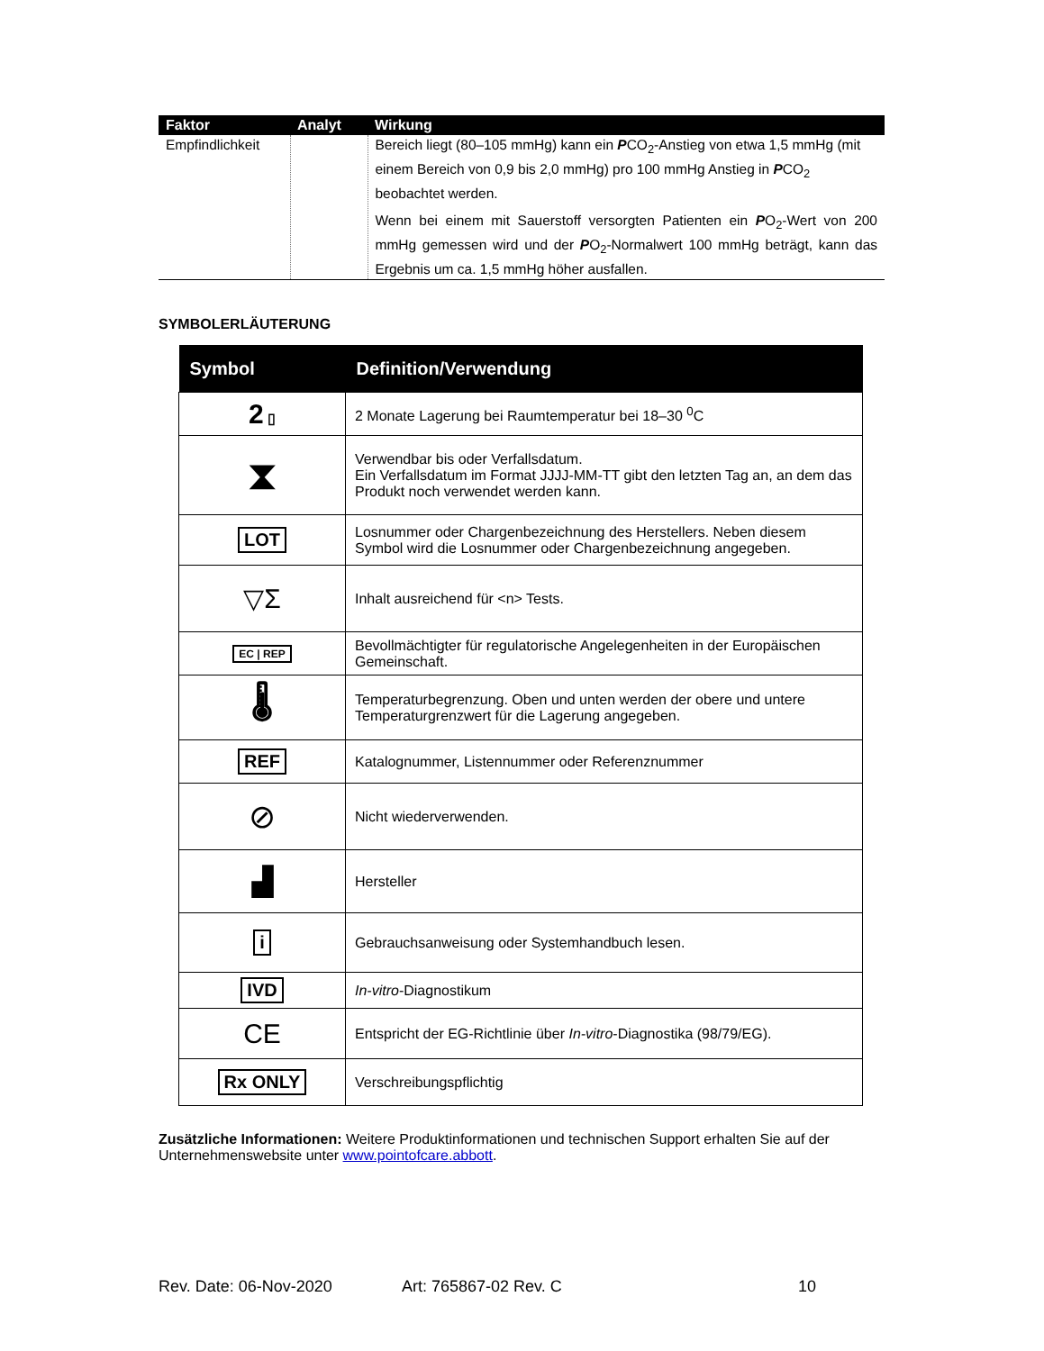| Faktor | Analyt | Wirkung |
| --- | --- | --- |
| Empfindlichkeit | | Bereich liegt (80–105 mmHg) kann ein P CO<sub>2</sub>-Anstieg von etwa 1,5 mmHg (mit einem Bereich von 0,9 bis 2,0 mmHg) pro 100 mmHg Anstieg in P CO<sub>2</sub> beobachtet werden. Wenn bei einem mit Sauerstoff versorgten Patienten ein P O<sub>2</sub>-Wert von 200 mmHg gemessen wird und der P O<sub>2</sub>-Normalwert 100 mmHg beträgt, kann das Ergebnis um ca. 1,5 mmHg höher ausfallen. |
SYMBOLERLÄUTERUNG
| Symbol | Definition/Verwendung |
| --- | --- |
| 2 ▯ | 2 Monate Lagerung bei Raumtemperatur bei 18–30 <sup>0</sup>C |
| ⧗ | Verwendbar bis oder Verfallsdatum. Ein Verfallsdatum im Format JJJJ-MM-TT gibt den letzten Tag an, an dem das Produkt noch verwendet werden kann. |
| LOT | Losnummer oder Chargenbezeichnung des Herstellers. Neben diesem Symbol wird die Losnummer oder Chargenbezeichnung angegeben. |
| ▽Σ | Inhalt ausreichend für <n> Tests. |
| EC / REP | Bevollmächtigter für regulatorische Angelegenheiten in der Europäischen Gemeinschaft. |
| 🌡 | Temperaturbegrenzung. Oben und unten werden der obere und untere Temperaturgrenzwert für die Lagerung angegeben. |
| REF | Katalognummer, Listennummer oder Referenznummer |
| ⊘ | Nicht wiederverwenden. |
| ▟ | Hersteller |
| i | Gebrauchsanweisung oder Systemhandbuch lesen. |
| IVD | In-vitro -Diagnostikum |
| CE | Entspricht der EG-Richtlinie über In-vitro -Diagnostika (98/79/EG). |
| Rx ONLY | Verschreibungspflichtig |
Zusätzliche Informationen: Weitere Produktinformationen und technischen Support erhalten Sie auf der Unternehmenswebsite unter www.pointofcare.abbott.
Rev. Date: 06-Nov-2020 Art: 765867-02 Rev. C 10